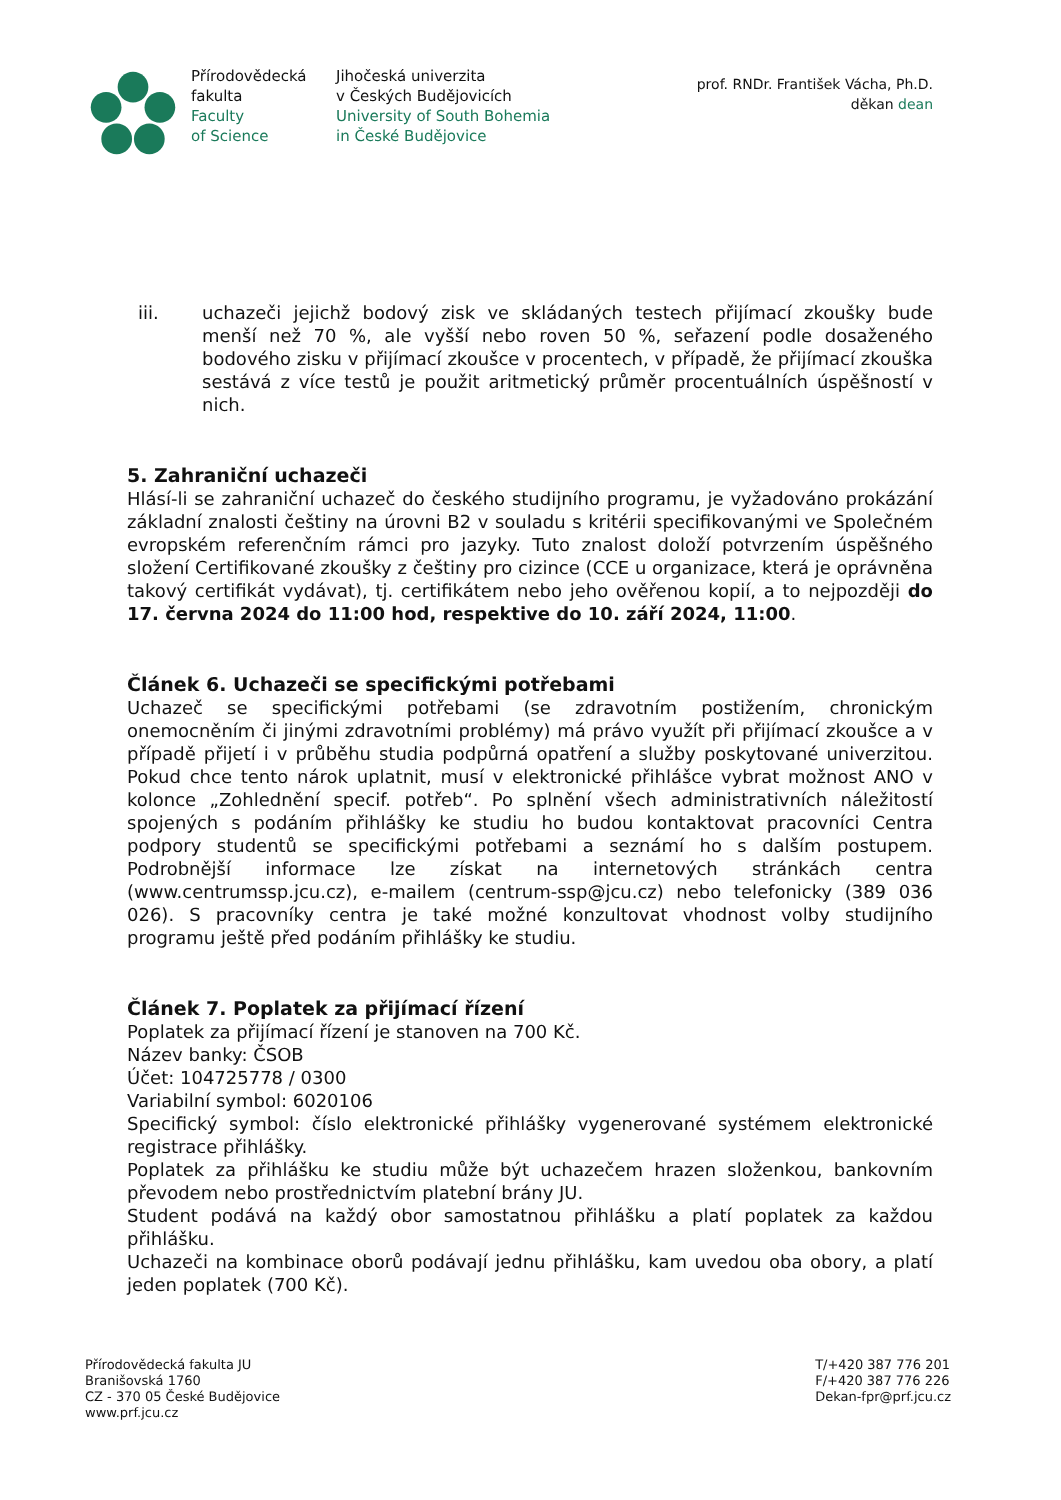Přírodovědecká
fakulta
Faculty
of Science
Jihočeská univerzita
v Českých Budějovicích
University of South Bohemia
in České Budějovice
prof. RNDr. František Vácha, Ph.D.
děkan dean
iii. uchazeči jejichž bodový zisk ve skládaných testech přijímací zkoušky bude menší než 70 %, ale vyšší nebo roven 50 %, seřazení podle dosaženého bodového zisku v přijímací zkoušce v procentech, v případě, že přijímací zkouška sestává z více testů je použit aritmetický průměr procentuálních úspěšností v nich.
5. Zahraniční uchazeči
Hlásí-li se zahraniční uchazeč do českého studijního programu, je vyžadováno prokázání základní znalosti češtiny na úrovni B2 v souladu s kritérii specifikovanými ve Společném evropském referenčním rámci pro jazyky. Tuto znalost doloží potvrzením úspěšného složení Certifikované zkoušky z češtiny pro cizince (CCE u organizace, která je oprávněna takový certifikát vydávat), tj. certifikátem nebo jeho ověřenou kopií, a to nejpozději do 17. června 2024 do 11:00 hod, respektive do 10. září 2024, 11:00.
Článek 6. Uchazeči se specifickými potřebami
Uchazeč se specifickými potřebami (se zdravotním postižením, chronickým onemocněním či jinými zdravotními problémy) má právo využít při přijímací zkoušce a v případě přijetí i v průběhu studia podpůrná opatření a služby poskytované univerzitou. Pokud chce tento nárok uplatnit, musí v elektronické přihlášce vybrat možnost ANO v kolonce „Zohlednění specif. potřeb“. Po splnění všech administrativních náležitostí spojených s podáním přihlášky ke studiu ho budou kontaktovat pracovníci Centra podpory studentů se specifickými potřebami a seznámí ho s dalším postupem. Podrobnější informace lze získat na internetových stránkách centra (www.centrumssp.jcu.cz), e-mailem (centrum-ssp@jcu.cz) nebo telefonicky (389 036 026). S pracovníky centra je také možné konzultovat vhodnost volby studijního programu ještě před podáním přihlášky ke studiu.
Článek 7. Poplatek za přijímací řízení
Poplatek za přijímací řízení je stanoven na 700 Kč.
Název banky: ČSOB
Účet: 104725778 / 0300
Variabilní symbol: 6020106
Specifický symbol: číslo elektronické přihlášky vygenerované systémem elektronické registrace přihlášky.
Poplatek za přihlášku ke studiu může být uchazečem hrazen složenkou, bankovním převodem nebo prostřednictvím platební brány JU.
Student podává na každý obor samostatnou přihlášku a platí poplatek za každou přihlášku.
Uchazeči na kombinace oborů podávají jednu přihlášku, kam uvedou oba obory, a platí jeden poplatek (700 Kč).
Přírodovědecká fakulta JU
Branišovská 1760
CZ - 370 05 České Budějovice
www.prf.jcu.cz
T/+420 387 776 201
F/+420 387 776 226
Dekan-fpr@prf.jcu.cz